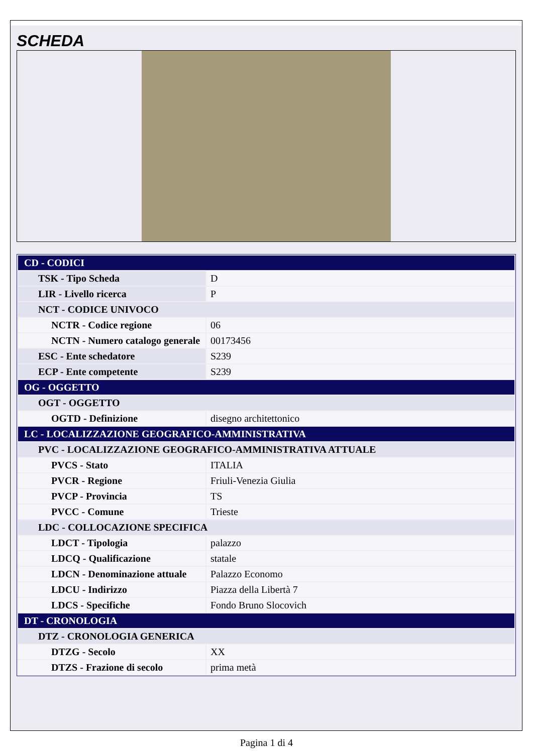SCHEDA
| CD - CODICI | |
| TSK - Tipo Scheda | D |
| LIR - Livello ricerca | P |
| NCT - CODICE UNIVOCO | |
| NCTR - Codice regione | 06 |
| NCTN - Numero catalogo generale | 00173456 |
| ESC - Ente schedatore | S239 |
| ECP - Ente competente | S239 |
| OG - OGGETTO | |
| OGT - OGGETTO | |
| OGTD - Definizione | disegno architettonico |
| LC - LOCALIZZAZIONE GEOGRAFICO-AMMINISTRATIVA | |
| PVC - LOCALIZZAZIONE GEOGRAFICO-AMMINISTRATIVA ATTUALE | |
| PVCS - Stato | ITALIA |
| PVCR - Regione | Friuli-Venezia Giulia |
| PVCP - Provincia | TS |
| PVCC - Comune | Trieste |
| LDC - COLLOCAZIONE SPECIFICA | |
| LDCT - Tipologia | palazzo |
| LDCQ - Qualificazione | statale |
| LDCN - Denominazione attuale | Palazzo Economo |
| LDCU - Indirizzo | Piazza della Libertà 7 |
| LDCS - Specifiche | Fondo Bruno Slocovich |
| DT - CRONOLOGIA | |
| DTZ - CRONOLOGIA GENERICA | |
| DTZG - Secolo | XX |
| DTZS - Frazione di secolo | prima metà |
Pagina 1 di 4